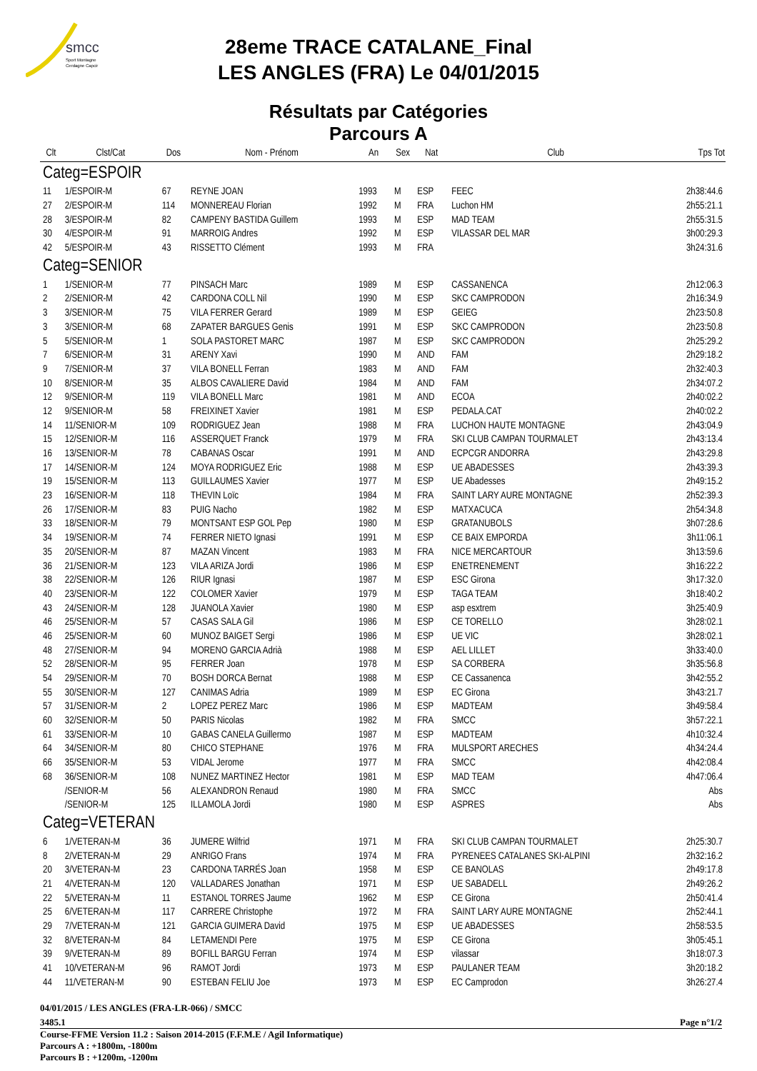smcc
Sport Montagne
Cerdagne Capcir
28eme TRACE CATALANE_Final
LES ANGLES (FRA) Le 04/01/2015
Résultats par Catégories
Parcours A
| Clt | Clst/Cat | Dos | Nom - Prénom | An | Sex | Nat | Club | Tps Tot |
| --- | --- | --- | --- | --- | --- | --- | --- | --- |
| Categ=ESPOIR | | | | | | | | |
| 11 | 1/ESPOIR-M | 67 | REYNE JOAN | 1993 | M | ESP | FEEC | 2h38:44.6 |
| 27 | 2/ESPOIR-M | 114 | MONNEREAU Florian | 1992 | M | FRA | Luchon HM | 2h55:21.1 |
| 28 | 3/ESPOIR-M | 82 | CAMPENY BASTIDA Guillem | 1993 | M | ESP | MAD TEAM | 2h55:31.5 |
| 30 | 4/ESPOIR-M | 91 | MARROIG Andres | 1992 | M | ESP | VILASSAR DEL MAR | 3h00:29.3 |
| 42 | 5/ESPOIR-M | 43 | RISSETTO Clément | 1993 | M | FRA | | 3h24:31.6 |
| Categ=SENIOR | | | | | | | | |
| 1 | 1/SENIOR-M | 77 | PINSACH Marc | 1989 | M | ESP | CASSANENCA | 2h12:06.3 |
| 2 | 2/SENIOR-M | 42 | CARDONA COLL Nil | 1990 | M | ESP | SKC CAMPRODON | 2h16:34.9 |
| 3 | 3/SENIOR-M | 75 | VILA FERRER Gerard | 1989 | M | ESP | GEIEG | 2h23:50.8 |
| 3 | 3/SENIOR-M | 68 | ZAPATER BARGUES Genis | 1991 | M | ESP | SKC CAMPRODON | 2h23:50.8 |
| 5 | 5/SENIOR-M | 1 | SOLA PASTORET MARC | 1987 | M | ESP | SKC CAMPRODON | 2h25:29.2 |
| 7 | 6/SENIOR-M | 31 | ARENY Xavi | 1990 | M | AND | FAM | 2h29:18.2 |
| 9 | 7/SENIOR-M | 37 | VILA BONELL Ferran | 1983 | M | AND | FAM | 2h32:40.3 |
| 10 | 8/SENIOR-M | 35 | ALBOS CAVALIERE David | 1984 | M | AND | FAM | 2h34:07.2 |
| 12 | 9/SENIOR-M | 119 | VILA BONELL Marc | 1981 | M | AND | ECOA | 2h40:02.2 |
| 12 | 9/SENIOR-M | 58 | FREIXINET Xavier | 1981 | M | ESP | PEDALA.CAT | 2h40:02.2 |
| 14 | 11/SENIOR-M | 109 | RODRIGUEZ Jean | 1988 | M | FRA | LUCHON HAUTE MONTAGNE | 2h43:04.9 |
| 15 | 12/SENIOR-M | 116 | ASSERQUET Franck | 1979 | M | FRA | SKI CLUB CAMPAN TOURMALET | 2h43:13.4 |
| 16 | 13/SENIOR-M | 78 | CABANAS Oscar | 1991 | M | AND | ECPCGR ANDORRA | 2h43:29.8 |
| 17 | 14/SENIOR-M | 124 | MOYA RODRIGUEZ Eric | 1988 | M | ESP | UE ABADESSES | 2h43:39.3 |
| 19 | 15/SENIOR-M | 113 | GUILLAUMES Xavier | 1977 | M | ESP | UE Abadesses | 2h49:15.2 |
| 23 | 16/SENIOR-M | 118 | THEVIN Loïc | 1984 | M | FRA | SAINT LARY AURE MONTAGNE | 2h52:39.3 |
| 26 | 17/SENIOR-M | 83 | PUIG Nacho | 1982 | M | ESP | MATXACUCA | 2h54:34.8 |
| 33 | 18/SENIOR-M | 79 | MONTSANT ESP GOL Pep | 1980 | M | ESP | GRATANUBOLS | 3h07:28.6 |
| 34 | 19/SENIOR-M | 74 | FERRER NIETO Ignasi | 1991 | M | ESP | CE BAIX EMPORDA | 3h11:06.1 |
| 35 | 20/SENIOR-M | 87 | MAZAN Vincent | 1983 | M | FRA | NICE MERCARTOUR | 3h13:59.6 |
| 36 | 21/SENIOR-M | 123 | VILA ARIZA Jordi | 1986 | M | ESP | ENETRENEMENT | 3h16:22.2 |
| 38 | 22/SENIOR-M | 126 | RIUR Ignasi | 1987 | M | ESP | ESC Girona | 3h17:32.0 |
| 40 | 23/SENIOR-M | 122 | COLOMER Xavier | 1979 | M | ESP | TAGA TEAM | 3h18:40.2 |
| 43 | 24/SENIOR-M | 128 | JUANOLA Xavier | 1980 | M | ESP | asp esxtrem | 3h25:40.9 |
| 46 | 25/SENIOR-M | 57 | CASAS SALA Gil | 1986 | M | ESP | CE TORELLO | 3h28:02.1 |
| 46 | 25/SENIOR-M | 60 | MUNOZ BAIGET Sergi | 1986 | M | ESP | UE VIC | 3h28:02.1 |
| 48 | 27/SENIOR-M | 94 | MORENO GARCIA Adrià | 1988 | M | ESP | AEL LILLET | 3h33:40.0 |
| 52 | 28/SENIOR-M | 95 | FERRER Joan | 1978 | M | ESP | SA CORBERA | 3h35:56.8 |
| 54 | 29/SENIOR-M | 70 | BOSH DORCA Bernat | 1988 | M | ESP | CE Cassanenca | 3h42:55.2 |
| 55 | 30/SENIOR-M | 127 | CANIMAS Adria | 1989 | M | ESP | EC Girona | 3h43:21.7 |
| 57 | 31/SENIOR-M | 2 | LOPEZ PEREZ Marc | 1986 | M | ESP | MADTEAM | 3h49:58.4 |
| 60 | 32/SENIOR-M | 50 | PARIS Nicolas | 1982 | M | FRA | SMCC | 3h57:22.1 |
| 61 | 33/SENIOR-M | 10 | GABAS CANELA Guillermo | 1987 | M | ESP | MADTEAM | 4h10:32.4 |
| 64 | 34/SENIOR-M | 80 | CHICO STEPHANE | 1976 | M | FRA | MULSPORT ARECHES | 4h34:24.4 |
| 66 | 35/SENIOR-M | 53 | VIDAL Jerome | 1977 | M | FRA | SMCC | 4h42:08.4 |
| 68 | 36/SENIOR-M | 108 | NUNEZ MARTINEZ Hector | 1981 | M | ESP | MAD TEAM | 4h47:06.4 |
| | /SENIOR-M | 56 | ALEXANDRON Renaud | 1980 | M | FRA | SMCC | Abs |
| | /SENIOR-M | 125 | ILLAMOLA Jordi | 1980 | M | ESP | ASPRES | Abs |
| Categ=VETERAN | | | | | | | | |
| 6 | 1/VETERAN-M | 36 | JUMERE Wilfrid | 1971 | M | FRA | SKI CLUB CAMPAN TOURMALET | 2h25:30.7 |
| 8 | 2/VETERAN-M | 29 | ANRIGO Frans | 1974 | M | FRA | PYRENEES CATALANES SKI-ALPINI | 2h32:16.2 |
| 20 | 3/VETERAN-M | 23 | CARDONA TARRÉS Joan | 1958 | M | ESP | CE BANOLAS | 2h49:17.8 |
| 21 | 4/VETERAN-M | 120 | VALLADARES Jonathan | 1971 | M | ESP | UE SABADELL | 2h49:26.2 |
| 22 | 5/VETERAN-M | 11 | ESTANOL TORRES Jaume | 1962 | M | ESP | CE Girona | 2h50:41.4 |
| 25 | 6/VETERAN-M | 117 | CARRERE Christophe | 1972 | M | FRA | SAINT LARY AURE MONTAGNE | 2h52:44.1 |
| 29 | 7/VETERAN-M | 121 | GARCIA GUIMERA David | 1975 | M | ESP | UE ABADESSES | 2h58:53.5 |
| 32 | 8/VETERAN-M | 84 | LETAMENDI Pere | 1975 | M | ESP | CE Girona | 3h05:45.1 |
| 39 | 9/VETERAN-M | 89 | BOFILL BARGU Ferran | 1974 | M | ESP | vilassar | 3h18:07.3 |
| 41 | 10/VETERAN-M | 96 | RAMOT Jordi | 1973 | M | ESP | PAULANER TEAM | 3h20:18.2 |
| 44 | 11/VETERAN-M | 90 | ESTEBAN FELIU Joe | 1973 | M | ESP | EC Camprodon | 3h26:27.4 |
04/01/2015 / LES ANGLES (FRA-LR-066) / SMCC
3485.1 Page n°1/2
Course-FFME Version 11.2 : Saison 2014-2015 (F.F.M.E / Agil Informatique)
Parcours A : +1800m, -1800m
Parcours B : +1200m, -1200m